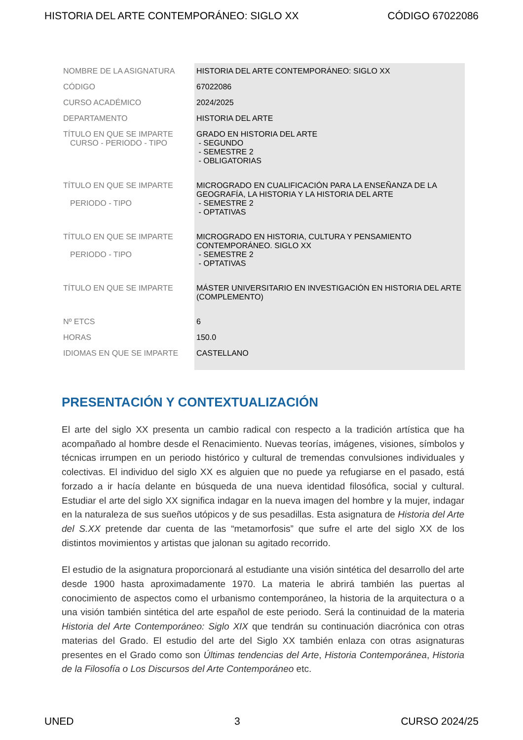HISTORIA DEL ARTE CONTEMPORÁNEO: SIGLO XX CÓDIGO 67022086
| NOMBRE DE LA ASIGNATURA | HISTORIA DEL ARTE CONTEMPORÁNEO: SIGLO XX |
| CÓDIGO | 67022086 |
| CURSO ACADÉMICO | 2024/2025 |
| DEPARTAMENTO | HISTORIA DEL ARTE |
| TÍTULO EN QUE SE IMPARTE CURSO - PERIODO - TIPO | GRADO EN HISTORIA DEL ARTE - SEGUNDO - SEMESTRE 2 - OBLIGATORIAS |
| TÍTULO EN QUE SE IMPARTE PERIODO - TIPO | MICROGRADO EN CUALIFICACIÓN PARA LA ENSEÑANZA DE LA GEOGRAFÍA, LA HISTORIA Y LA HISTORIA DEL ARTE - SEMESTRE 2 - OPTATIVAS |
| TÍTULO EN QUE SE IMPARTE PERIODO - TIPO | MICROGRADO EN HISTORIA, CULTURA Y PENSAMIENTO CONTEMPORÁNEO. SIGLO XX - SEMESTRE 2 - OPTATIVAS |
| TÍTULO EN QUE SE IMPARTE | MÁSTER UNIVERSITARIO EN INVESTIGACIÓN EN HISTORIA DEL ARTE (COMPLEMENTO) |
| Nº ETCS | 6 |
| HORAS | 150.0 |
| IDIOMAS EN QUE SE IMPARTE | CASTELLANO |
PRESENTACIÓN Y CONTEXTUALIZACIÓN
El arte del siglo XX presenta un cambio radical con respecto a la tradición artística que ha acompañado al hombre desde el Renacimiento. Nuevas teorías, imágenes, visiones, símbolos y técnicas irrumpen en un periodo histórico y cultural de tremendas convulsiones individuales y colectivas. El individuo del siglo XX es alguien que no puede ya refugiarse en el pasado, está forzado a ir hacía delante en búsqueda de una nueva identidad filosófica, social y cultural. Estudiar el arte del siglo XX significa indagar en la nueva imagen del hombre y la mujer, indagar en la naturaleza de sus sueños utópicos y de sus pesadillas. Esta asignatura de Historia del Arte del S.XX pretende dar cuenta de las “metamorfosis” que sufre el arte del siglo XX de los distintos movimientos y artistas que jalonan su agitado recorrido.
El estudio de la asignatura proporcionará al estudiante una visión sintética del desarrollo del arte desde 1900 hasta aproximadamente 1970. La materia le abrirá también las puertas al conocimiento de aspectos como el urbanismo contemporáneo, la historia de la arquitectura o a una visión también sintética del arte español de este periodo. Será la continuidad de la materia Historia del Arte Contemporáneo: Siglo XIX que tendrán su continuación diacrónica con otras materias del Grado. El estudio del arte del Siglo XX también enlaza con otras asignaturas presentes en el Grado como son Últimas tendencias del Arte, Historia Contemporánea, Historia de la Filosofía o Los Discursos del Arte Contemporáneo etc.
UNED 3 CURSO 2024/25